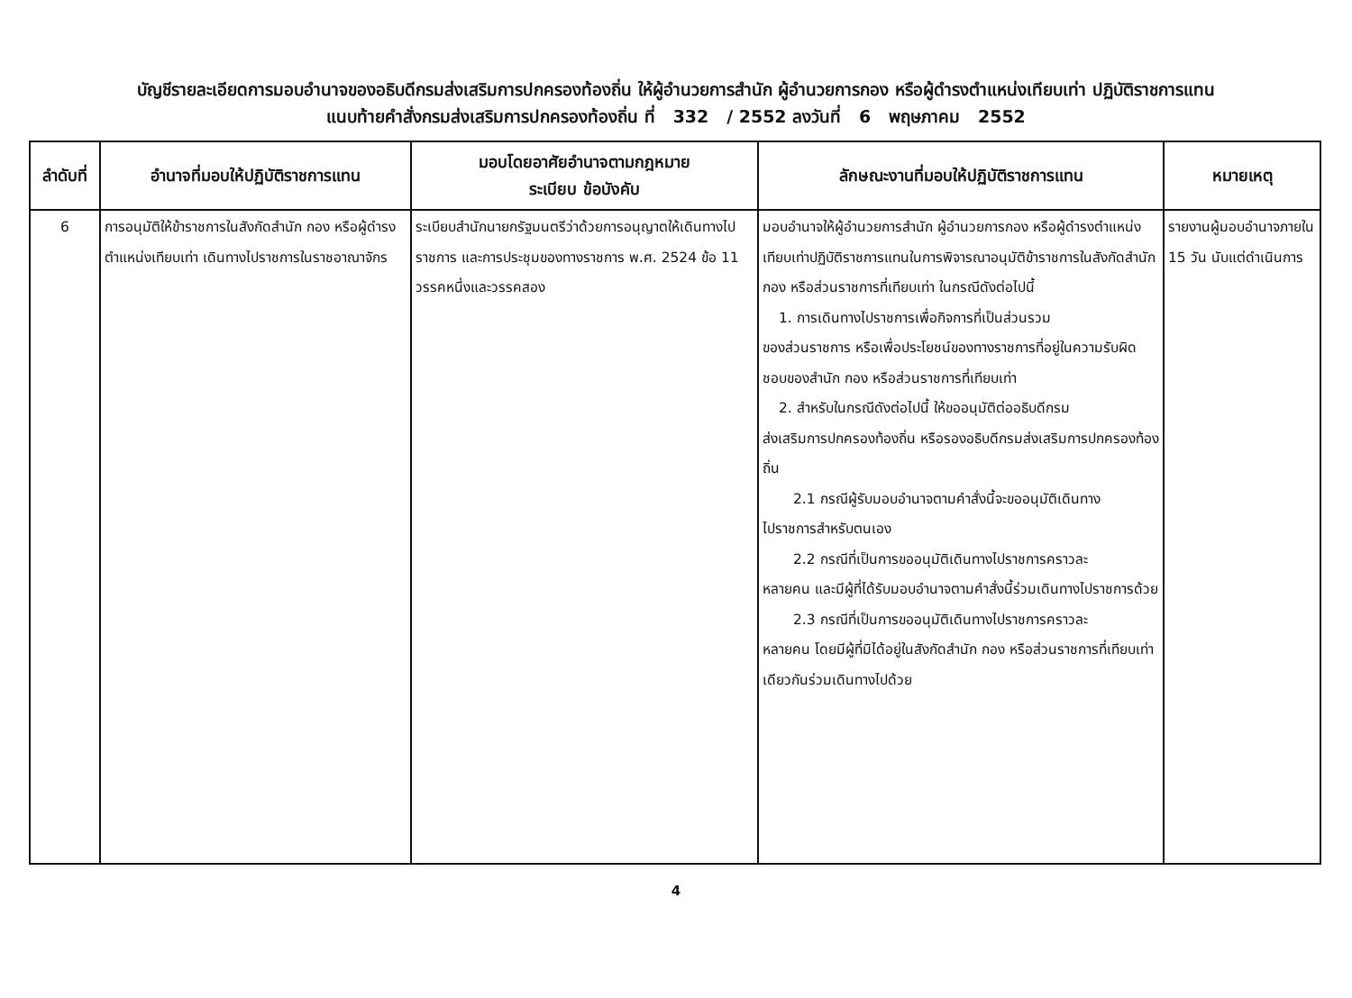บัญชีรายละเอียดการมอบอำนาจของอธิบดีกรมส่งเสริมการปกครองท้องถิ่น ให้ผู้อำนวยการสำนัก ผู้อำนวยการกอง หรือผู้ดำรงตำแหน่งเทียบเท่า ปฏิบัติราชการแทน
แนบท้ายคำสั่งกรมส่งเสริมการปกครองท้องถิ่น ที่ 332 / 2552 ลงวันที่ 6 พฤษภาคม 2552
| ลำดับที่ | อำนาจที่มอบให้ปฏิบัติราชการแทน | มอบโดยอาศัยอำนาจตามกฎหมาย ระเบียบ ข้อบังคับ | ลักษณะงานที่มอบให้ปฏิบัติราชการแทน | หมายเหตุ |
| --- | --- | --- | --- | --- |
| 6 | การอนุมัติให้ข้าราชการในสังกัดสำนัก กอง หรือผู้ดำรงตำแหน่งเทียบเท่า เดินทางไปราชการในราชอาณาจักร | ระเบียบสำนักนายกรัฐมนตรีว่าด้วยการอนุญาตให้เดินทางไปราชการ และการประชุมของทางราชการ พ.ศ. 2524 ข้อ 11 วรรคหนึ่งและวรรคสอง | มอบอำนาจให้ผู้อำนวยการสำนัก ผู้อำนวยการกอง หรือผู้ดำรงตำแหน่งเทียบเท่าปฏิบัติราชการแทนในการพิจารณาอนุมัติข้าราชการในสังกัดสำนัก กอง หรือส่วนราชการที่เทียบเท่า ในกรณีดังต่อไปนี้ 1. การเดินทางไปราชการเพื่อกิจการที่เป็นส่วนรวม ของส่วนราชการ หรือเพื่อประโยชน์ของทางราชการที่อยู่ในความรับผิดชอบของสำนัก กอง หรือส่วนราชการที่เทียบเท่า 2. สำหรับในกรณีดังต่อไปนี้ ให้ขออนุมัติต่ออธิบดีกรม ส่งเสริมการปกครองท้องถิ่น หรือรองอธิบดีกรมส่งเสริมการปกครองท้องถิ่น 2.1 กรณีผู้รับมอบอำนาจตามคำสั่งนี้จะขออนุมัติเดินทาง ไปราชการสำหรับตนเอง 2.2 กรณีที่เป็นการขออนุมัติเดินทางไปราชการคราวละ หลายคน และมีผู้ที่ได้รับมอบอำนาจตามคำสั่งนี้ร่วมเดินทางไปราชการด้วย 2.3 กรณีที่เป็นการขออนุมัติเดินทางไปราชการคราวละ หลายคน โดยมีผู้ที่มิได้อยู่ในสังกัดสำนัก กอง หรือส่วนราชการที่เทียบเท่าเดียวกันร่วมเดินทางไปด้วย | รายงานผู้มอบอำนาจภายใน 15 วัน นับแต่ดำเนินการ |
4